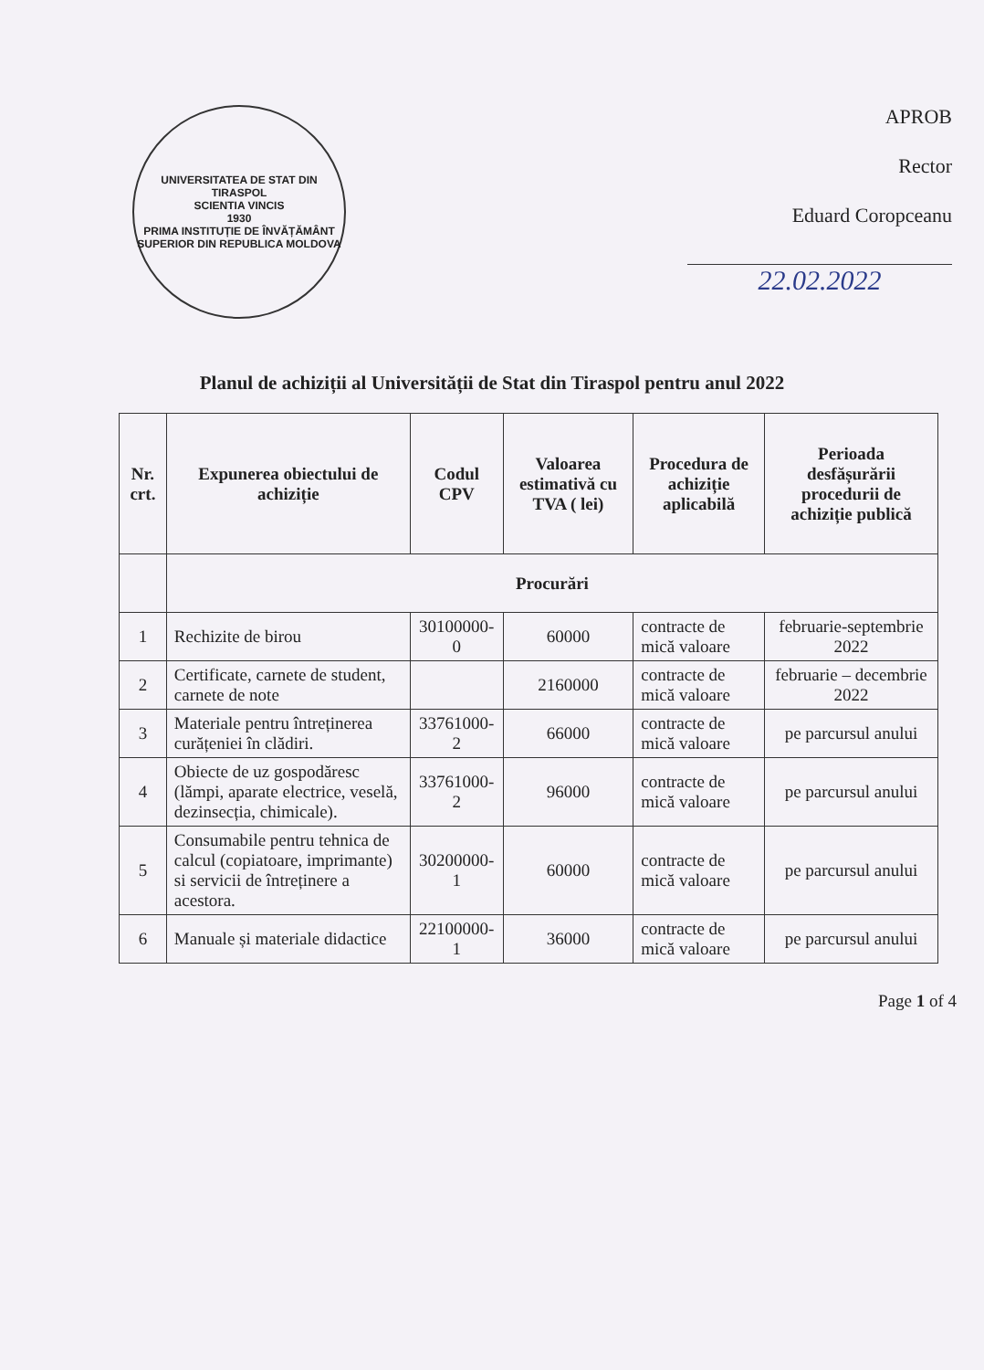UNIVERSITATEA DE STAT DIN TIRASPOL
SCIENTIA VINCIS
1930
PRIMA INSTITUȚIE DE ÎNVĂȚĂMÂNT SUPERIOR DIN REPUBLICA MOLDOVA
APROB
Rector
Eduard Coropceanu
22.02.2022
Planul de achiziții al Universității de Stat din Tiraspol pentru anul 2022
| Nr. crt. | Expunerea obiectului de achiziție | Codul CPV | Valoarea estimativă cu TVA ( lei) | Procedura de achiziție aplicabilă | Perioada desfășurării procedurii de achiziție publică |
| --- | --- | --- | --- | --- | --- |
| | Procurări | | | | |
| 1 | Rechizite de birou | 30100000-0 | 60000 | contracte de mică valoare | februarie-septembrie 2022 |
| 2 | Certificate, carnete de student, carnete de note | | 2160000 | contracte de mică valoare | februarie – decembrie 2022 |
| 3 | Materiale pentru întreținerea curățeniei în clădiri. | 33761000-2 | 66000 | contracte de mică valoare | pe parcursul anului |
| 4 | Obiecte de uz gospodăresc (lămpi, aparate electrice, veselă, dezinsecția, chimicale). | 33761000-2 | 96000 | contracte de mică valoare | pe parcursul anului |
| 5 | Consumabile pentru tehnica de calcul (copiatoare, imprimante) si servicii de întreținere a acestora. | 30200000-1 | 60000 | contracte de mică valoare | pe parcursul anului |
| 6 | Manuale și materiale didactice | 22100000-1 | 36000 | contracte de mică valoare | pe parcursul anului |
Page 1 of 4